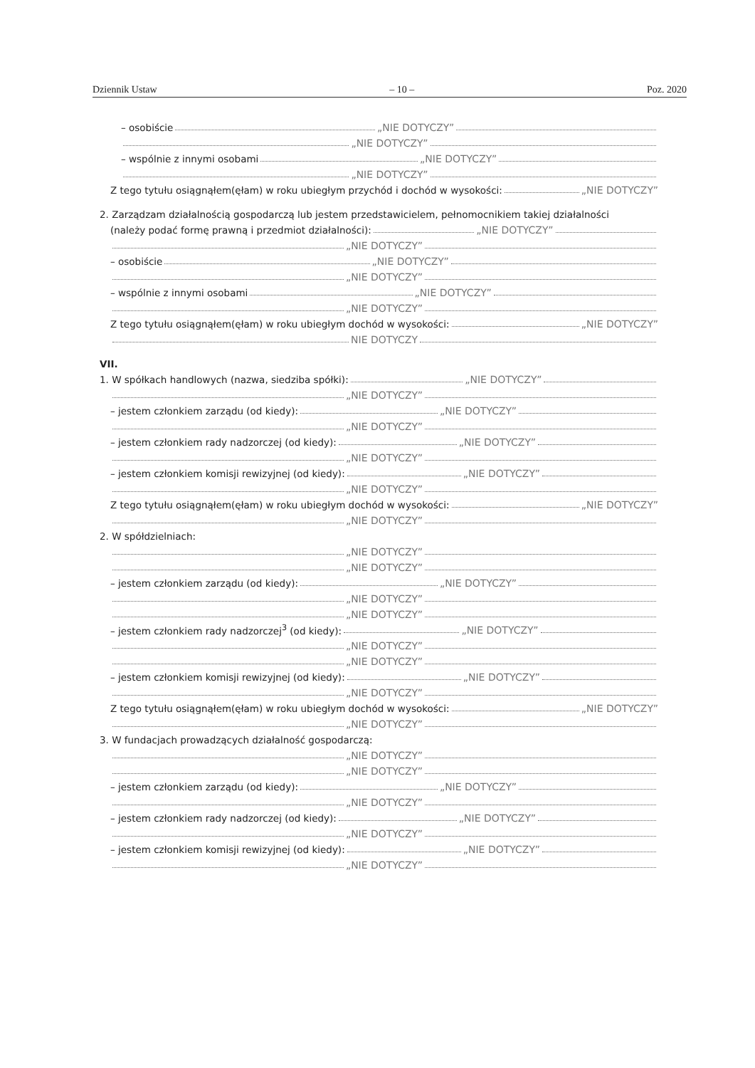Dziennik Ustaw – 10 – Poz. 2020
– osobiście „NIE DOTYCZY”
„NIE DOTYCZY”
– wspólnie z innymi osobami „NIE DOTYCZY”
„NIE DOTYCZY”
Z tego tytułu osiągnąłem(ęłam) w roku ubiegłym przychód i dochód w wysokości: „NIE DOTYCZY”
2. Zarządzam działalnością gospodarczą lub jestem przedstawicielem, pełnomocnikiem takiej działalności
(należy podać formę prawną i przedmiot działalności): „NIE DOTYCZY”
„NIE DOTYCZY”
– osobiście „NIE DOTYCZY”
„NIE DOTYCZY”
– wspólnie z innymi osobami „NIE DOTYCZY”
„NIE DOTYCZY”
Z tego tytułu osiągnąłem(ęłam) w roku ubiegłym dochód w wysokości: „NIE DOTYCZY”
NIE DOTYCZY
VII.
1. W spółkach handlowych (nazwa, siedziba spółki): „NIE DOTYCZY”
„NIE DOTYCZY”
– jestem członkiem zarządu (od kiedy): „NIE DOTYCZY”
„NIE DOTYCZY”
– jestem członkiem rady nadzorczej (od kiedy): „NIE DOTYCZY”
„NIE DOTYCZY”
– jestem członkiem komisji rewizyjnej (od kiedy): „NIE DOTYCZY”
„NIE DOTYCZY”
Z tego tytułu osiągnąłem(ęłam) w roku ubiegłym dochód w wysokości: „NIE DOTYCZY”
„NIE DOTYCZY”
2. W spółdzielniach:
„NIE DOTYCZY”
„NIE DOTYCZY”
– jestem członkiem zarządu (od kiedy): „NIE DOTYCZY”
„NIE DOTYCZY”
„NIE DOTYCZY”
– jestem członkiem rady nadzorczej<sup>3</sup> (od kiedy): „NIE DOTYCZY”
„NIE DOTYCZY”
„NIE DOTYCZY”
– jestem członkiem komisji rewizyjnej (od kiedy): „NIE DOTYCZY”
„NIE DOTYCZY”
Z tego tytułu osiągnąłem(ęłam) w roku ubiegłym dochód w wysokości: „NIE DOTYCZY”
„NIE DOTYCZY”
3. W fundacjach prowadzących działalność gospodarczą:
„NIE DOTYCZY”
„NIE DOTYCZY”
– jestem członkiem zarządu (od kiedy): „NIE DOTYCZY”
„NIE DOTYCZY”
– jestem członkiem rady nadzorczej (od kiedy): „NIE DOTYCZY”
„NIE DOTYCZY”
– jestem członkiem komisji rewizyjnej (od kiedy): „NIE DOTYCZY”
„NIE DOTYCZY”